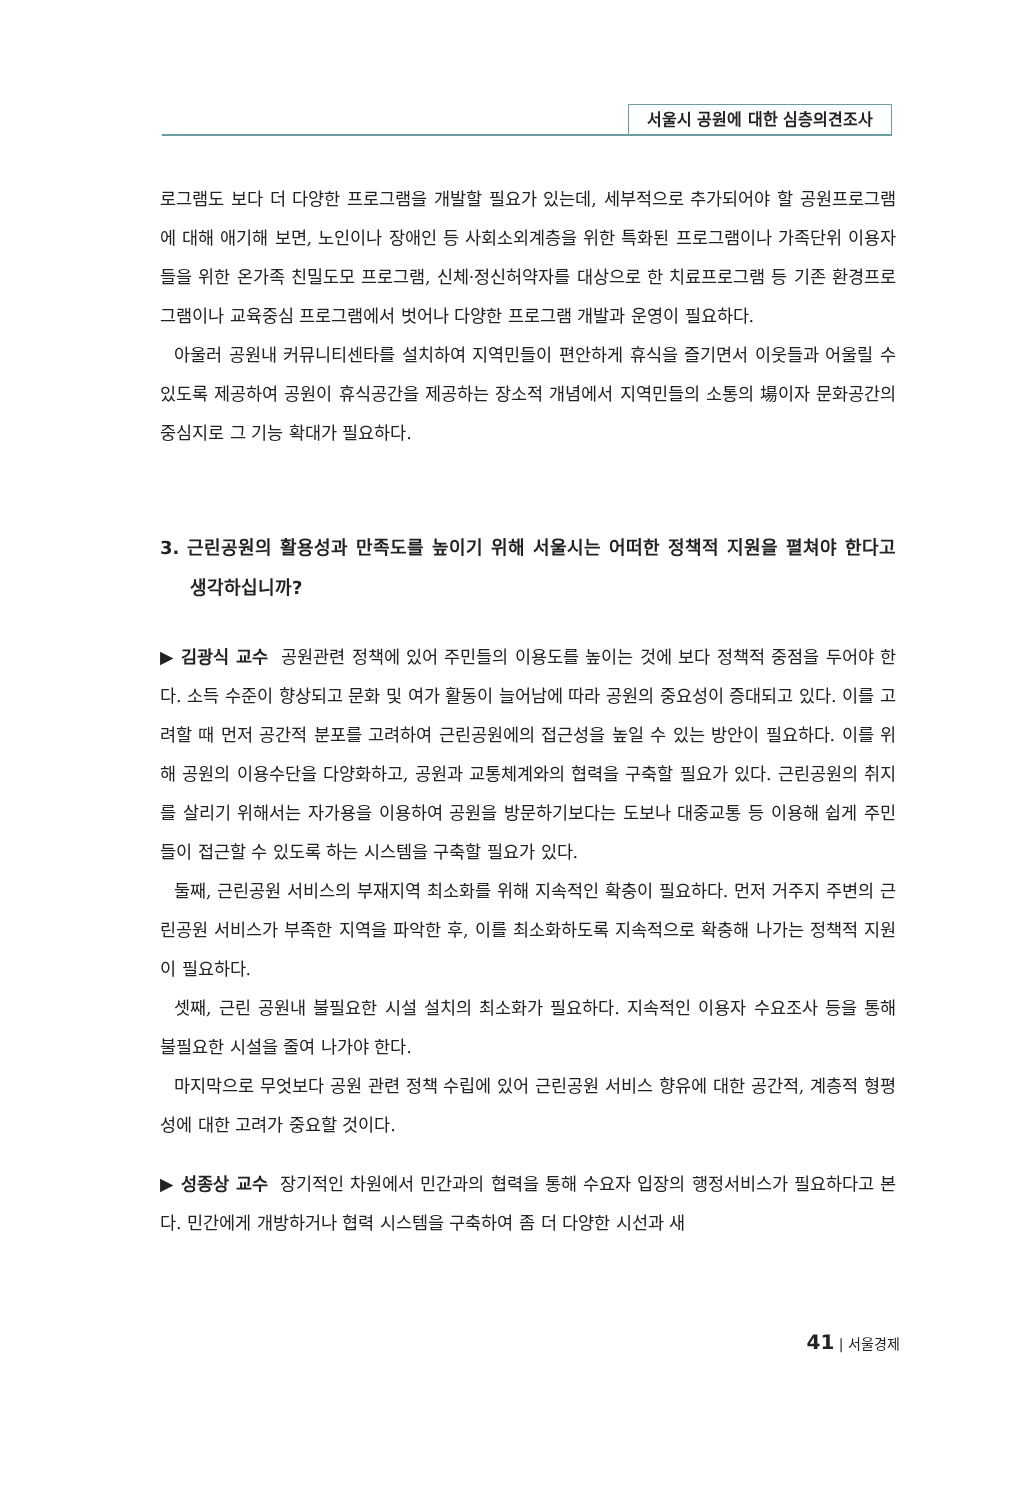서울시 공원에 대한 심층의견조사
로그램도 보다 더 다양한 프로그램을 개발할 필요가 있는데, 세부적으로 추가되어야 할 공원프로그램에 대해 애기해 보면, 노인이나 장애인 등 사회소외계층을 위한 특화된 프로그램이나 가족단위 이용자들을 위한 온가족 친밀도모 프로그램, 신체·정신허약자를 대상으로 한 치료프로그램 등 기존 환경프로그램이나 교육중심 프로그램에서 벗어나 다양한 프로그램 개발과 운영이 필요하다.
아울러 공원내 커뮤니티센타를 설치하여 지역민들이 편안하게 휴식을 즐기면서 이웃들과 어울릴 수 있도록 제공하여 공원이 휴식공간을 제공하는 장소적 개념에서 지역민들의 소통의 場이자 문화공간의 중심지로 그 기능 확대가 필요하다.
3. 근린공원의 활용성과 만족도를 높이기 위해 서울시는 어떠한 정책적 지원을 펼쳐야 한다고 생각하십니까?
▶ 김광식 교수 공원관련 정책에 있어 주민들의 이용도를 높이는 것에 보다 정책적 중점을 두어야 한다. 소득 수준이 향상되고 문화 및 여가 활동이 늘어남에 따라 공원의 중요성이 증대되고 있다. 이를 고려할 때 먼저 공간적 분포를 고려하여 근린공원에의 접근성을 높일 수 있는 방안이 필요하다. 이를 위해 공원의 이용수단을 다양화하고, 공원과 교통체계와의 협력을 구축할 필요가 있다. 근린공원의 취지를 살리기 위해서는 자가용을 이용하여 공원을 방문하기보다는 도보나 대중교통 등 이용해 쉽게 주민들이 접근할 수 있도록 하는 시스템을 구축할 필요가 있다.
둘째, 근린공원 서비스의 부재지역 최소화를 위해 지속적인 확충이 필요하다. 먼저 거주지 주변의 근린공원 서비스가 부족한 지역을 파악한 후, 이를 최소화하도록 지속적으로 확충해 나가는 정책적 지원이 필요하다.
셋째, 근린 공원내 불필요한 시설 설치의 최소화가 필요하다. 지속적인 이용자 수요조사 등을 통해 불필요한 시설을 줄여 나가야 한다.
마지막으로 무엇보다 공원 관련 정책 수립에 있어 근린공원 서비스 향유에 대한 공간적, 계층적 형평성에 대한 고려가 중요할 것이다.
▶ 성종상 교수 장기적인 차원에서 민간과의 협력을 통해 수요자 입장의 행정서비스가 필요하다고 본다. 민간에게 개방하거나 협력 시스템을 구축하여 좀 더 다양한 시선과 새
41 | 서울경제